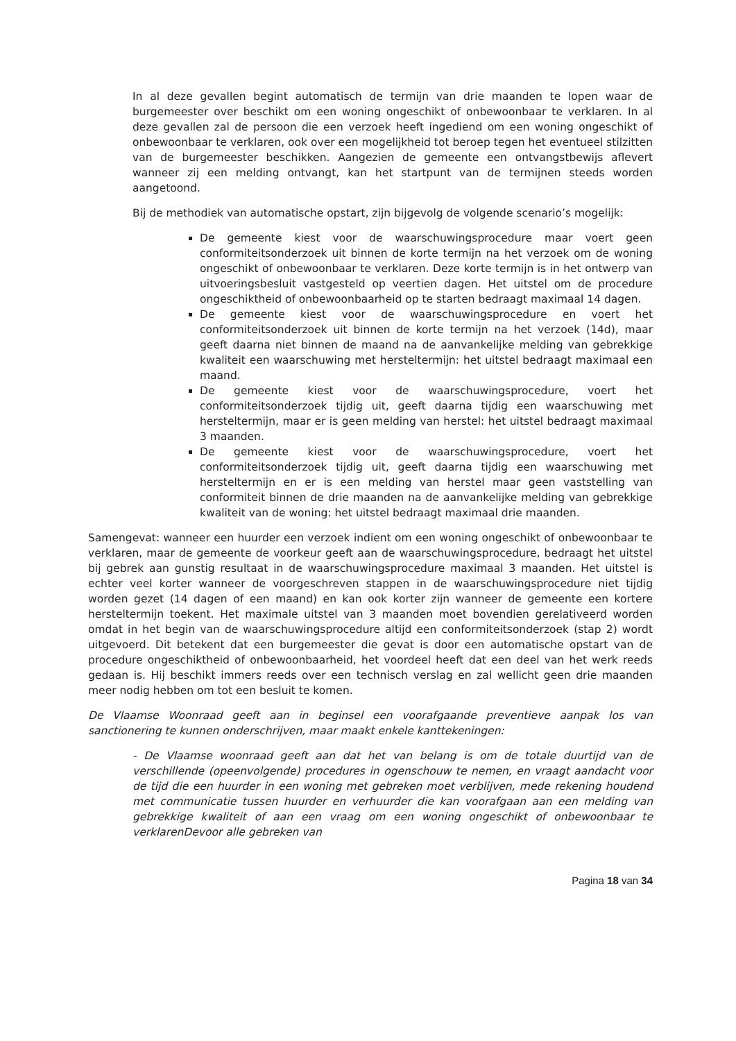In al deze gevallen begint automatisch de termijn van drie maanden te lopen waar de burgemeester over beschikt om een woning ongeschikt of onbewoonbaar te verklaren. In al deze gevallen zal de persoon die een verzoek heeft ingediend om een woning ongeschikt of onbewoonbaar te verklaren, ook over een mogelijkheid tot beroep tegen het eventueel stilzitten van de burgemeester beschikken. Aangezien de gemeente een ontvangstbewijs aflevert wanneer zij een melding ontvangt, kan het startpunt van de termijnen steeds worden aangetoond.
Bij de methodiek van automatische opstart, zijn bijgevolg de volgende scenario’s mogelijk:
De gemeente kiest voor de waarschuwingsprocedure maar voert geen conformiteitsonderzoek uit binnen de korte termijn na het verzoek om de woning ongeschikt of onbewoonbaar te verklaren. Deze korte termijn is in het ontwerp van uitvoeringsbesluit vastgesteld op veertien dagen. Het uitstel om de procedure ongeschiktheid of onbewoonbaarheid op te starten bedraagt maximaal 14 dagen.
De gemeente kiest voor de waarschuwingsprocedure en voert het conformiteitsonderzoek uit binnen de korte termijn na het verzoek (14d), maar geeft daarna niet binnen de maand na de aanvankelijke melding van gebrekkige kwaliteit een waarschuwing met hersteltermijn: het uitstel bedraagt maximaal een maand.
De gemeente kiest voor de waarschuwingsprocedure, voert het conformiteitsonderzoek tijdig uit, geeft daarna tijdig een waarschuwing met hersteltermijn, maar er is geen melding van herstel: het uitstel bedraagt maximaal 3 maanden.
De gemeente kiest voor de waarschuwingsprocedure, voert het conformiteitsonderzoek tijdig uit, geeft daarna tijdig een waarschuwing met hersteltermijn en er is een melding van herstel maar geen vaststelling van conformiteit binnen de drie maanden na de aanvankelijke melding van gebrekkige kwaliteit van de woning: het uitstel bedraagt maximaal drie maanden.
Samengevat: wanneer een huurder een verzoek indient om een woning ongeschikt of onbewoonbaar te verklaren, maar de gemeente de voorkeur geeft aan de waarschuwingsprocedure, bedraagt het uitstel bij gebrek aan gunstig resultaat in de waarschuwingsprocedure maximaal 3 maanden. Het uitstel is echter veel korter wanneer de voorgeschreven stappen in de waarschuwingsprocedure niet tijdig worden gezet (14 dagen of een maand) en kan ook korter zijn wanneer de gemeente een kortere hersteltermijn toekent. Het maximale uitstel van 3 maanden moet bovendien gerelativeerd worden omdat in het begin van de waarschuwingsprocedure altijd een conformiteitsonderzoek (stap 2) wordt uitgevoerd. Dit betekent dat een burgemeester die gevat is door een automatische opstart van de procedure ongeschiktheid of onbewoonbaarheid, het voordeel heeft dat een deel van het werk reeds gedaan is. Hij beschikt immers reeds over een technisch verslag en zal wellicht geen drie maanden meer nodig hebben om tot een besluit te komen.
De Vlaamse Woonraad geeft aan in beginsel een voorafgaande preventieve aanpak los van sanctionering te kunnen onderschrijven, maar maakt enkele kanttekeningen:
- De Vlaamse woonraad geeft aan dat het van belang is om de totale duurtijd van de verschillende (opeenvolgende) procedures in ogenschouw te nemen, en vraagt aandacht voor de tijd die een huurder in een woning met gebreken moet verblijven, mede rekening houdend met communicatie tussen huurder en verhuurder die kan voorafgaan aan een melding van gebrekkige kwaliteit of aan een vraag om een woning ongeschikt of onbewoonbaar te verklarenDevoor alle gebreken van
Pagina 18 van 34